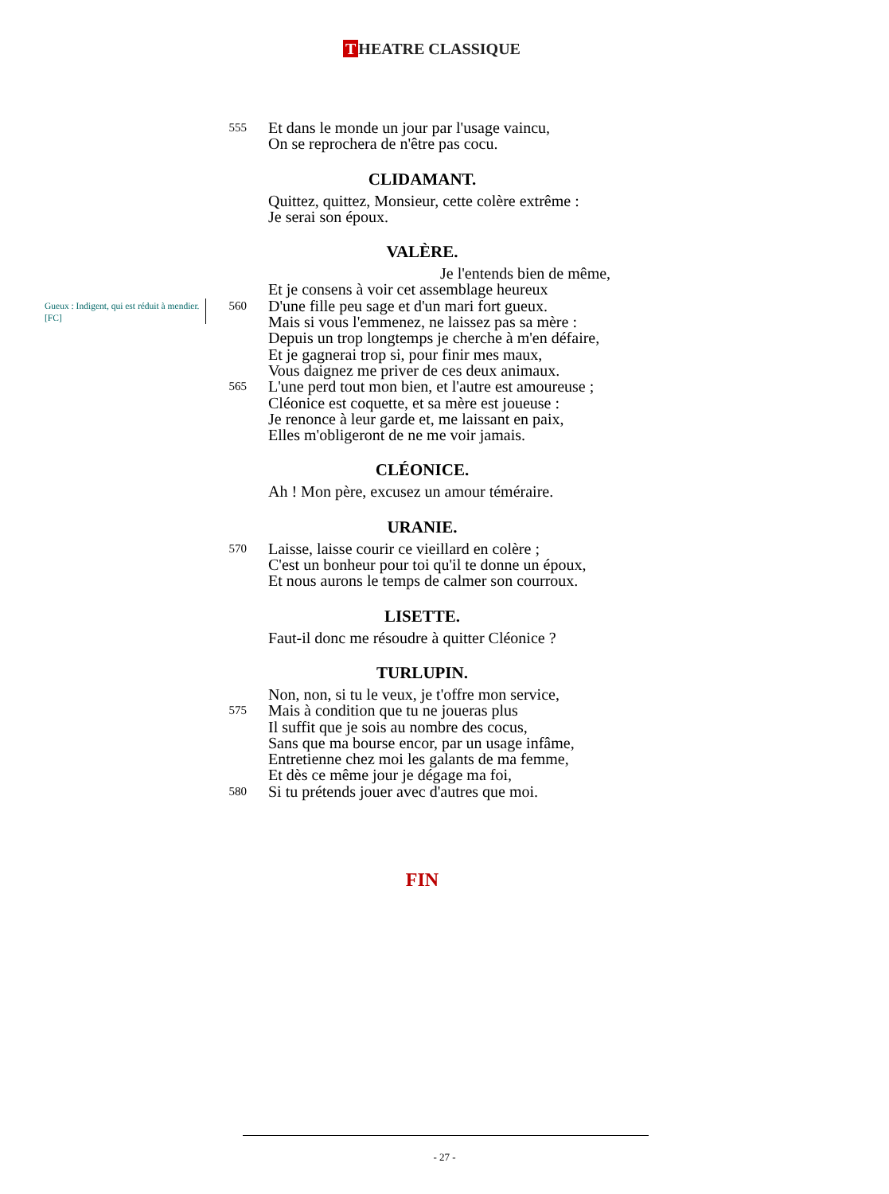T HEATRE CLASSIQUE
555 Et dans le monde un jour par l'usage vaincu,
On se reprochera de n'être pas cocu.
CLIDAMANT.
Quittez, quittez, Monsieur, cette colère extrême :
Je serai son époux.
VALÈRE.
Je l'entends bien de même,
Et je consens à voir cet assemblage heureux
560 D'une fille peu sage et d'un mari fort gueux.
Mais si vous l'emmenez, ne laissez pas sa mère :
Depuis un trop longtemps je cherche à m'en défaire,
Et je gagnerai trop si, pour finir mes maux,
Vous daignez me priver de ces deux animaux.
565 L'une perd tout mon bien, et l'autre est amoureuse ;
Cléonice est coquette, et sa mère est joueuse :
Je renonce à leur garde et, me laissant en paix,
Elles m'obligeront de ne me voir jamais.
CLÉONICE.
Ah ! Mon père, excusez un amour téméraire.
URANIE.
570 Laisse, laisse courir ce vieillard en colère ;
C'est un bonheur pour toi qu'il te donne un époux,
Et nous aurons le temps de calmer son courroux.
LISETTE.
Faut-il donc me résoudre à quitter Cléonice ?
TURLUPIN.
Non, non, si tu le veux, je t'offre mon service,
575 Mais à condition que tu ne joueras plus
Il suffit que je sois au nombre des cocus,
Sans que ma bourse encor, par un usage infâme,
Entretienne chez moi les galants de ma femme,
Et dès ce même jour je dégage ma foi,
580 Si tu prétends jouer avec d'autres que moi.
Gueux : Indigent, qui est réduit à mendier. [FC]
FIN
- 27 -